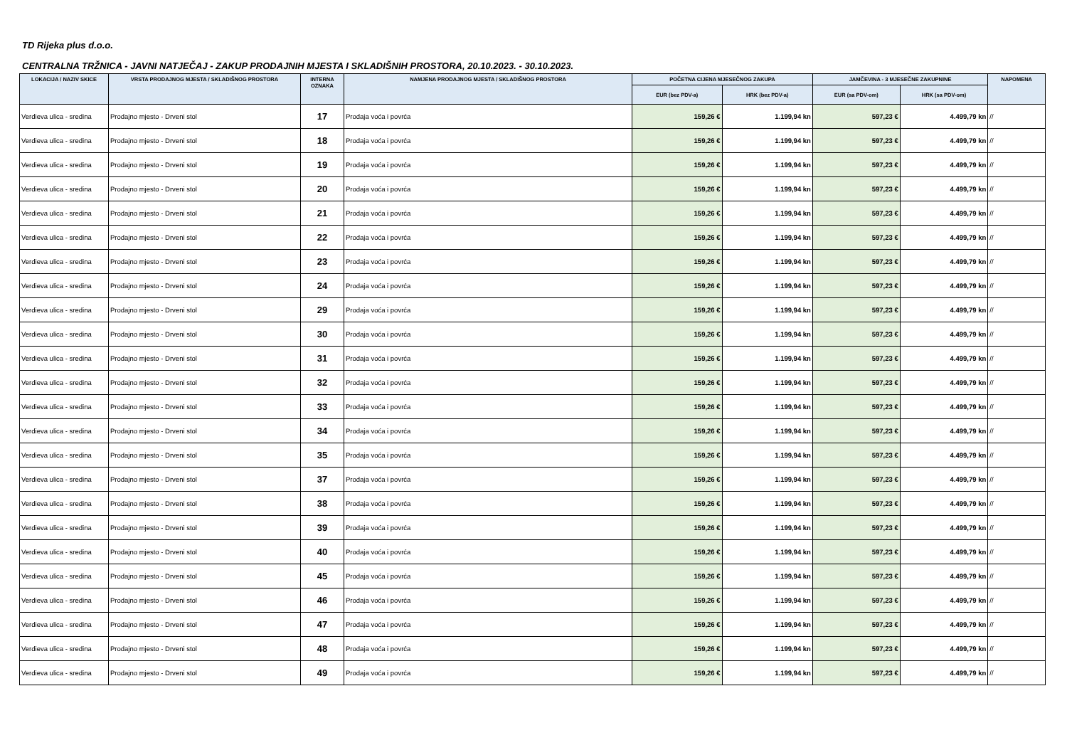TD Rijeka plus d.o.o.
CENTRALNA TRŽNICA - JAVNI NATJEČAJ - ZAKUP PRODAJNIH MJESTA I SKLADIŠNIH PROSTORA, 20.10.2023. - 30.10.2023.
| LOKACIJA / NAZIV SKICE | VRSTA PRODAJNOG MJESTA / SKLADIŠNOG PROSTORA | INTERNA OZNAKA | NAMJENA PRODAJNOG MJESTA / SKLADIŠNOG PROSTORA | POČETNA CIJENA MJESEČNOG ZAKUPA | | JAMČEVINA - 3 MJESEČNE ZAKUPNINE | | NAPOMENA |
| --- | --- | --- | --- | --- | --- | --- | --- | --- |
| | | | | EUR (bez PDV-a) | HRK (bez PDV-a) | EUR (sa PDV-om) | HRK (sa PDV-om) | |
| Verdieva ulica - sredina | Prodajno mjesto - Drveni stol | 17 | Prodaja voća i povrća | 159,26 € | 1.199,94 kn | 597,23 € | 4.499,79 kn | // |
| Verdieva ulica - sredina | Prodajno mjesto - Drveni stol | 18 | Prodaja voća i povrća | 159,26 € | 1.199,94 kn | 597,23 € | 4.499,79 kn | // |
| Verdieva ulica - sredina | Prodajno mjesto - Drveni stol | 19 | Prodaja voća i povrća | 159,26 € | 1.199,94 kn | 597,23 € | 4.499,79 kn | // |
| Verdieva ulica - sredina | Prodajno mjesto - Drveni stol | 20 | Prodaja voća i povrća | 159,26 € | 1.199,94 kn | 597,23 € | 4.499,79 kn | // |
| Verdieva ulica - sredina | Prodajno mjesto - Drveni stol | 21 | Prodaja voća i povrća | 159,26 € | 1.199,94 kn | 597,23 € | 4.499,79 kn | // |
| Verdieva ulica - sredina | Prodajno mjesto - Drveni stol | 22 | Prodaja voća i povrća | 159,26 € | 1.199,94 kn | 597,23 € | 4.499,79 kn | // |
| Verdieva ulica - sredina | Prodajno mjesto - Drveni stol | 23 | Prodaja voća i povrća | 159,26 € | 1.199,94 kn | 597,23 € | 4.499,79 kn | // |
| Verdieva ulica - sredina | Prodajno mjesto - Drveni stol | 24 | Prodaja voća i povrća | 159,26 € | 1.199,94 kn | 597,23 € | 4.499,79 kn | // |
| Verdieva ulica - sredina | Prodajno mjesto - Drveni stol | 29 | Prodaja voća i povrća | 159,26 € | 1.199,94 kn | 597,23 € | 4.499,79 kn | // |
| Verdieva ulica - sredina | Prodajno mjesto - Drveni stol | 30 | Prodaja voća i povrća | 159,26 € | 1.199,94 kn | 597,23 € | 4.499,79 kn | // |
| Verdieva ulica - sredina | Prodajno mjesto - Drveni stol | 31 | Prodaja voća i povrća | 159,26 € | 1.199,94 kn | 597,23 € | 4.499,79 kn | // |
| Verdieva ulica - sredina | Prodajno mjesto - Drveni stol | 32 | Prodaja voća i povrća | 159,26 € | 1.199,94 kn | 597,23 € | 4.499,79 kn | // |
| Verdieva ulica - sredina | Prodajno mjesto - Drveni stol | 33 | Prodaja voća i povrća | 159,26 € | 1.199,94 kn | 597,23 € | 4.499,79 kn | // |
| Verdieva ulica - sredina | Prodajno mjesto - Drveni stol | 34 | Prodaja voća i povrća | 159,26 € | 1.199,94 kn | 597,23 € | 4.499,79 kn | // |
| Verdieva ulica - sredina | Prodajno mjesto - Drveni stol | 35 | Prodaja voća i povrća | 159,26 € | 1.199,94 kn | 597,23 € | 4.499,79 kn | // |
| Verdieva ulica - sredina | Prodajno mjesto - Drveni stol | 37 | Prodaja voća i povrća | 159,26 € | 1.199,94 kn | 597,23 € | 4.499,79 kn | // |
| Verdieva ulica - sredina | Prodajno mjesto - Drveni stol | 38 | Prodaja voća i povrća | 159,26 € | 1.199,94 kn | 597,23 € | 4.499,79 kn | // |
| Verdieva ulica - sredina | Prodajno mjesto - Drveni stol | 39 | Prodaja voća i povrća | 159,26 € | 1.199,94 kn | 597,23 € | 4.499,79 kn | // |
| Verdieva ulica - sredina | Prodajno mjesto - Drveni stol | 40 | Prodaja voća i povrća | 159,26 € | 1.199,94 kn | 597,23 € | 4.499,79 kn | // |
| Verdieva ulica - sredina | Prodajno mjesto - Drveni stol | 45 | Prodaja voća i povrća | 159,26 € | 1.199,94 kn | 597,23 € | 4.499,79 kn | // |
| Verdieva ulica - sredina | Prodajno mjesto - Drveni stol | 46 | Prodaja voća i povrća | 159,26 € | 1.199,94 kn | 597,23 € | 4.499,79 kn | // |
| Verdieva ulica - sredina | Prodajno mjesto - Drveni stol | 47 | Prodaja voća i povrća | 159,26 € | 1.199,94 kn | 597,23 € | 4.499,79 kn | // |
| Verdieva ulica - sredina | Prodajno mjesto - Drveni stol | 48 | Prodaja voća i povrća | 159,26 € | 1.199,94 kn | 597,23 € | 4.499,79 kn | // |
| Verdieva ulica - sredina | Prodajno mjesto - Drveni stol | 49 | Prodaja voća i povrća | 159,26 € | 1.199,94 kn | 597,23 € | 4.499,79 kn | // |